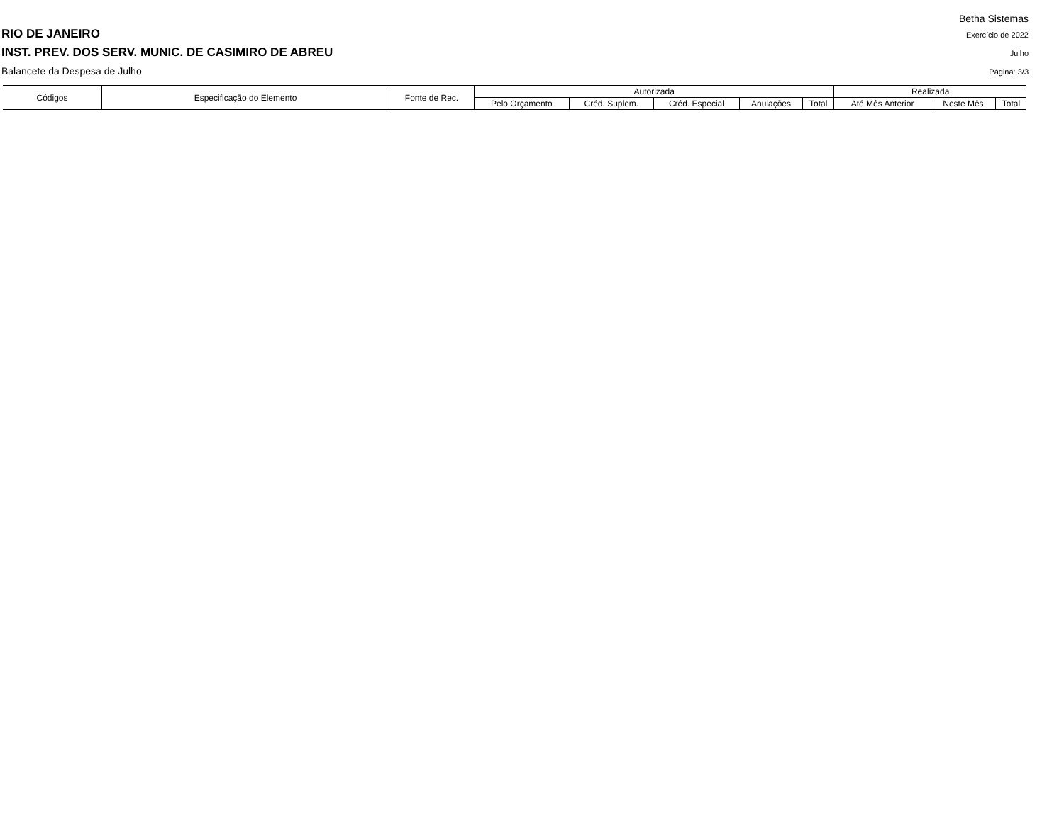Betha Sistemas
RIO DE JANEIRO Exercício de 2022
INST. PREV. DOS SERV. MUNIC. DE CASIMIRO DE ABREU Julho
Balancete da Despesa de Julho Página: 3/3
| Códigos | Especificação do Elemento | Fonte de Rec. | Autorizada | | | | | Realizada | | |
| --- | --- | --- | --- | --- | --- | --- | --- | --- | --- | --- |
| | | | Pelo Orçamento | Créd. Suplem. | Créd. Especial | Anulações | Total | Até Mês Anterior | Neste Mês | Total |